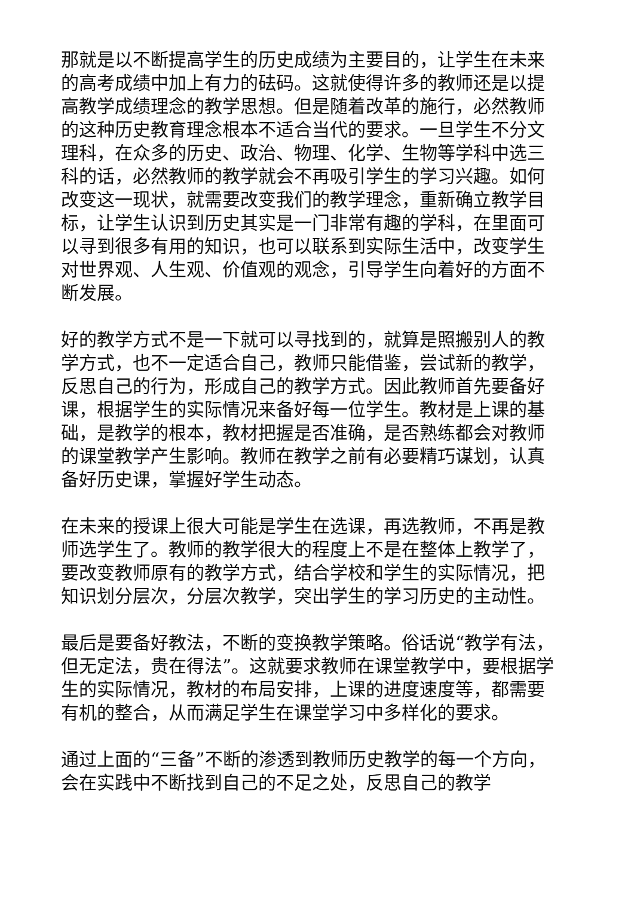那就是以不断提高学生的历史成绩为主要目的，让学生在未来的高考成绩中加上有力的砝码。这就使得许多的教师还是以提高教学成绩理念的教学思想。但是随着改革的施行，必然教师的这种历史教育理念根本不适合当代的要求。一旦学生不分文理科，在众多的历史、政治、物理、化学、生物等学科中选三科的话，必然教师的教学就会不再吸引学生的学习兴趣。如何改变这一现状，就需要改变我们的教学理念，重新确立教学目标，让学生认识到历史其实是一门非常有趣的学科，在里面可以寻到很多有用的知识，也可以联系到实际生活中，改变学生对世界观、人生观、价值观的观念，引导学生向着好的方面不断发展。
好的教学方式不是一下就可以寻找到的，就算是照搬别人的教学方式，也不一定适合自己，教师只能借鉴，尝试新的教学，反思自己的行为，形成自己的教学方式。因此教师首先要备好课，根据学生的实际情况来备好每一位学生。教材是上课的基础，是教学的根本，教材把握是否准确，是否熟练都会对教师的课堂教学产生影响。教师在教学之前有必要精巧谋划，认真备好历史课，掌握好学生动态。
在未来的授课上很大可能是学生在选课，再选教师，不再是教师选学生了。教师的教学很大的程度上不是在整体上教学了，要改变教师原有的教学方式，结合学校和学生的实际情况，把知识划分层次，分层次教学，突出学生的学习历史的主动性。
最后是要备好教法，不断的变换教学策略。俗话说“教学有法，但无定法，贵在得法”。这就要求教师在课堂教学中，要根据学生的实际情况，教材的布局安排，上课的进度速度等，都需要有机的整合，从而满足学生在课堂学习中多样化的要求。
通过上面的“三备”不断的渗透到教师历史教学的每一个方向，会在实践中不断找到自己的不足之处，反思自己的教学